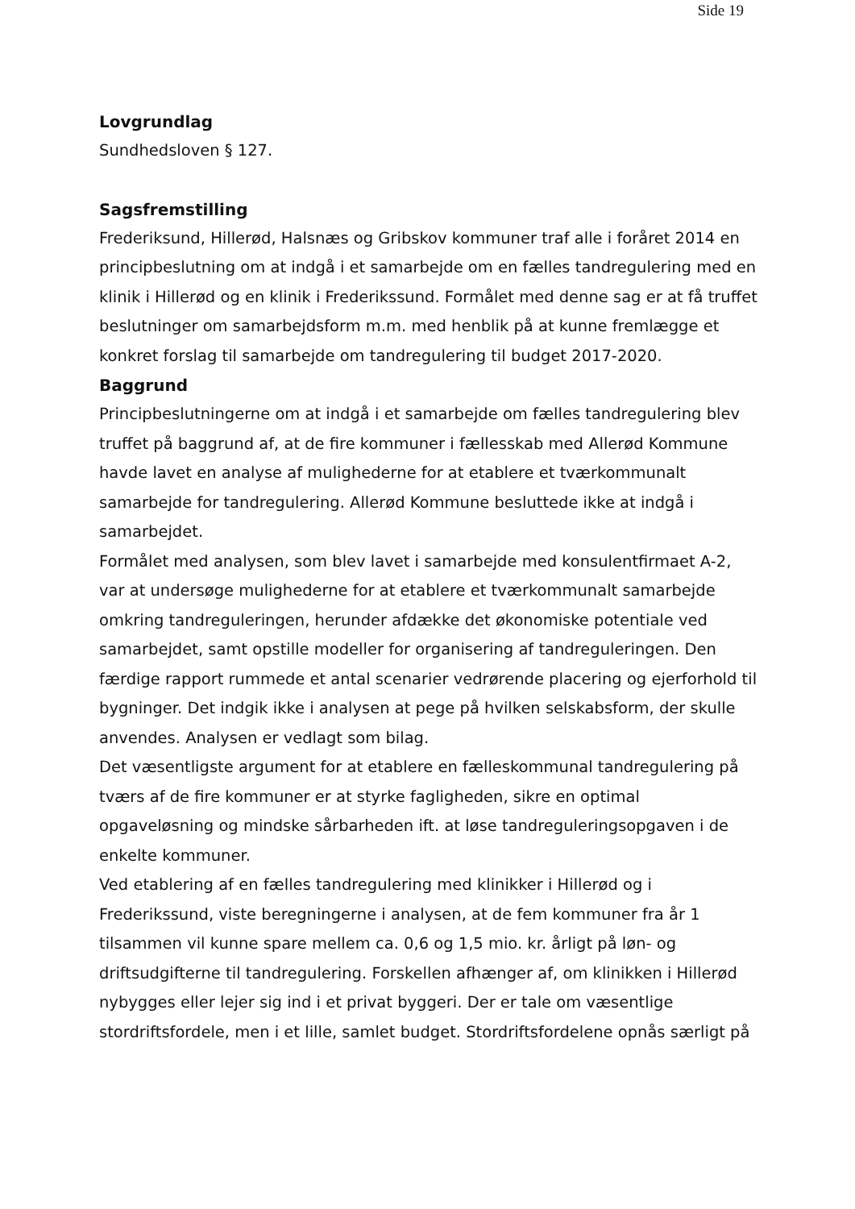Side 19
Lovgrundlag
Sundhedsloven § 127.
Sagsfremstilling
Frederiksund, Hillerød, Halsnæs og Gribskov kommuner traf alle i foråret 2014 en principbeslutning om at indgå i et samarbejde om en fælles tandregulering med en klinik i Hillerød og en klinik i Frederikssund. Formålet med denne sag er at få truffet beslutninger om samarbejdsform m.m. med henblik på at kunne fremlægge et konkret forslag til samarbejde om tandregulering til budget 2017-2020.
Baggrund
Principbeslutningerne om at indgå i et samarbejde om fælles tandregulering blev truffet på baggrund af, at de fire kommuner i fællesskab med Allerød Kommune havde lavet en analyse af mulighederne for at etablere et tværkommunalt samarbejde for tandregulering. Allerød Kommune besluttede ikke at indgå i samarbejdet.
Formålet med analysen, som blev lavet i samarbejde med konsulentfirmaet A-2, var at undersøge mulighederne for at etablere et tværkommunalt samarbejde omkring tandreguleringen, herunder afdække det økonomiske potentiale ved samarbejdet, samt opstille modeller for organisering af tandreguleringen. Den færdige rapport rummede et antal scenarier vedrørende placering og ejerforhold til bygninger. Det indgik ikke i analysen at pege på hvilken selskabsform, der skulle anvendes. Analysen er vedlagt som bilag.
Det væsentligste argument for at etablere en fælleskommunal tandregulering på tværs af de fire kommuner er at styrke fagligheden, sikre en optimal opgaveløsning og mindske sårbarheden ift. at løse tandreguleringsopgaven i de enkelte kommuner.
Ved etablering af en fælles tandregulering med klinikker i Hillerød og i Frederikssund, viste beregningerne i analysen, at de fem kommuner fra år 1 tilsammen vil kunne spare mellem ca. 0,6 og 1,5 mio. kr. årligt på løn- og driftsudgifterne til tandregulering. Forskellen afhænger af, om klinikken i Hillerød nybygges eller lejer sig ind i et privat byggeri. Der er tale om væsentlige stordriftsfordele, men i et lille, samlet budget. Stordriftsfordelene opnås særligt på